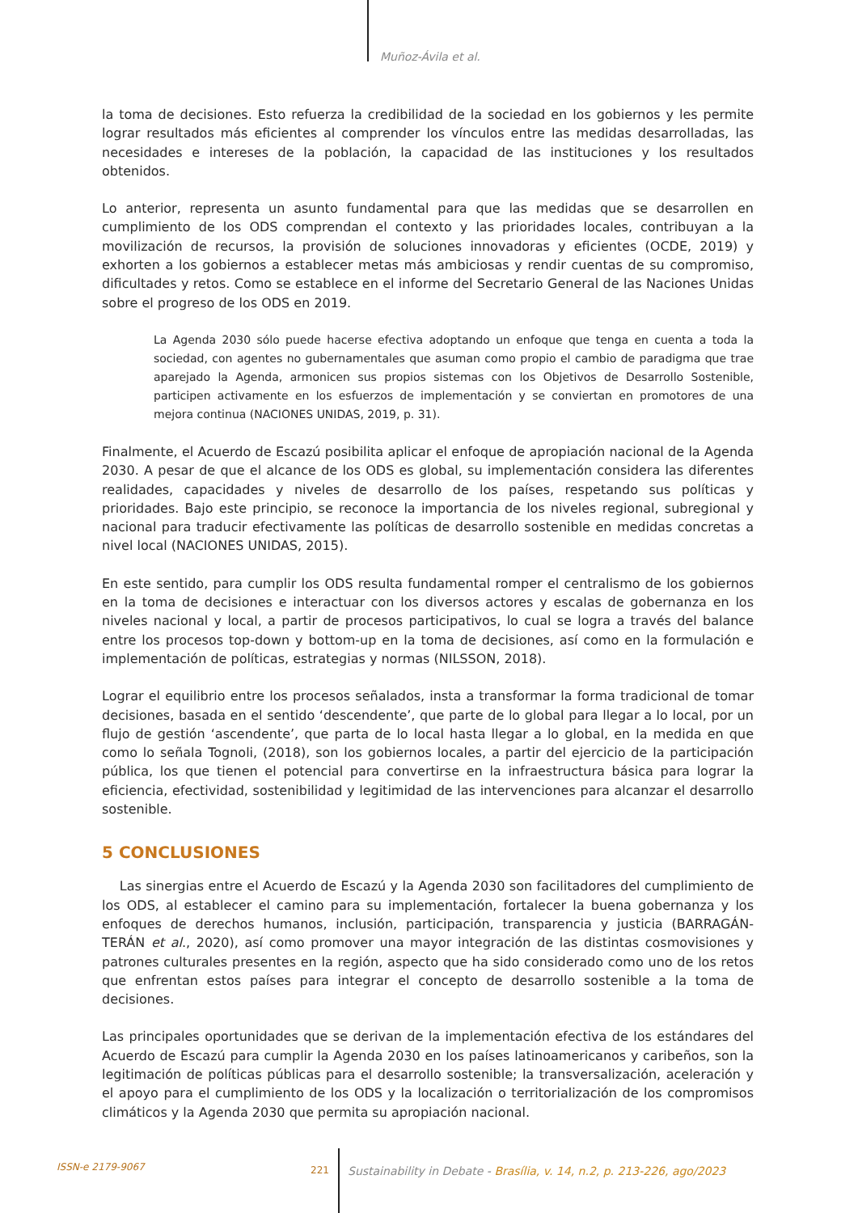Muñoz-Ávila et al.
la toma de decisiones. Esto refuerza la credibilidad de la sociedad en los gobiernos y les permite lograr resultados más eficientes al comprender los vínculos entre las medidas desarrolladas, las necesidades e intereses de la población, la capacidad de las instituciones y los resultados obtenidos.
Lo anterior, representa un asunto fundamental para que las medidas que se desarrollen en cumplimiento de los ODS comprendan el contexto y las prioridades locales, contribuyan a la movilización de recursos, la provisión de soluciones innovadoras y eficientes (OCDE, 2019) y exhorten a los gobiernos a establecer metas más ambiciosas y rendir cuentas de su compromiso, dificultades y retos. Como se establece en el informe del Secretario General de las Naciones Unidas sobre el progreso de los ODS en 2019.
La Agenda 2030 sólo puede hacerse efectiva adoptando un enfoque que tenga en cuenta a toda la sociedad, con agentes no gubernamentales que asuman como propio el cambio de paradigma que trae aparejado la Agenda, armonicen sus propios sistemas con los Objetivos de Desarrollo Sostenible, participen activamente en los esfuerzos de implementación y se conviertan en promotores de una mejora continua (NACIONES UNIDAS, 2019, p. 31).
Finalmente, el Acuerdo de Escazú posibilita aplicar el enfoque de apropiación nacional de la Agenda 2030. A pesar de que el alcance de los ODS es global, su implementación considera las diferentes realidades, capacidades y niveles de desarrollo de los países, respetando sus políticas y prioridades. Bajo este principio, se reconoce la importancia de los niveles regional, subregional y nacional para traducir efectivamente las políticas de desarrollo sostenible en medidas concretas a nivel local (NACIONES UNIDAS, 2015).
En este sentido, para cumplir los ODS resulta fundamental romper el centralismo de los gobiernos en la toma de decisiones e interactuar con los diversos actores y escalas de gobernanza en los niveles nacional y local, a partir de procesos participativos, lo cual se logra a través del balance entre los procesos top-down y bottom-up en la toma de decisiones, así como en la formulación e implementación de políticas, estrategias y normas (NILSSON, 2018).
Lograr el equilibrio entre los procesos señalados, insta a transformar la forma tradicional de tomar decisiones, basada en el sentido ‘descendente’, que parte de lo global para llegar a lo local, por un flujo de gestión ‘ascendente’, que parta de lo local hasta llegar a lo global, en la medida en que como lo señala Tognoli, (2018), son los gobiernos locales, a partir del ejercicio de la participación pública, los que tienen el potencial para convertirse en la infraestructura básica para lograr la eficiencia, efectividad, sostenibilidad y legitimidad de las intervenciones para alcanzar el desarrollo sostenible.
5 CONCLUSIONES
Las sinergias entre el Acuerdo de Escazú y la Agenda 2030 son facilitadores del cumplimiento de los ODS, al establecer el camino para su implementación, fortalecer la buena gobernanza y los enfoques de derechos humanos, inclusión, participación, transparencia y justicia (BARRAGÁN-TERÁN et al., 2020), así como promover una mayor integración de las distintas cosmovisiones y patrones culturales presentes en la región, aspecto que ha sido considerado como uno de los retos que enfrentan estos países para integrar el concepto de desarrollo sostenible a la toma de decisiones.
Las principales oportunidades que se derivan de la implementación efectiva de los estándares del Acuerdo de Escazú para cumplir la Agenda 2030 en los países latinoamericanos y caribeños, son la legitimación de políticas públicas para el desarrollo sostenible; la transversalización, aceleración y el apoyo para el cumplimiento de los ODS y la localización o territorialización de los compromisos climáticos y la Agenda 2030 que permita su apropiación nacional.
ISSN-e 2179-9067 221 Sustainability in Debate - Brasília, v. 14, n.2, p. 213-226, ago/2023